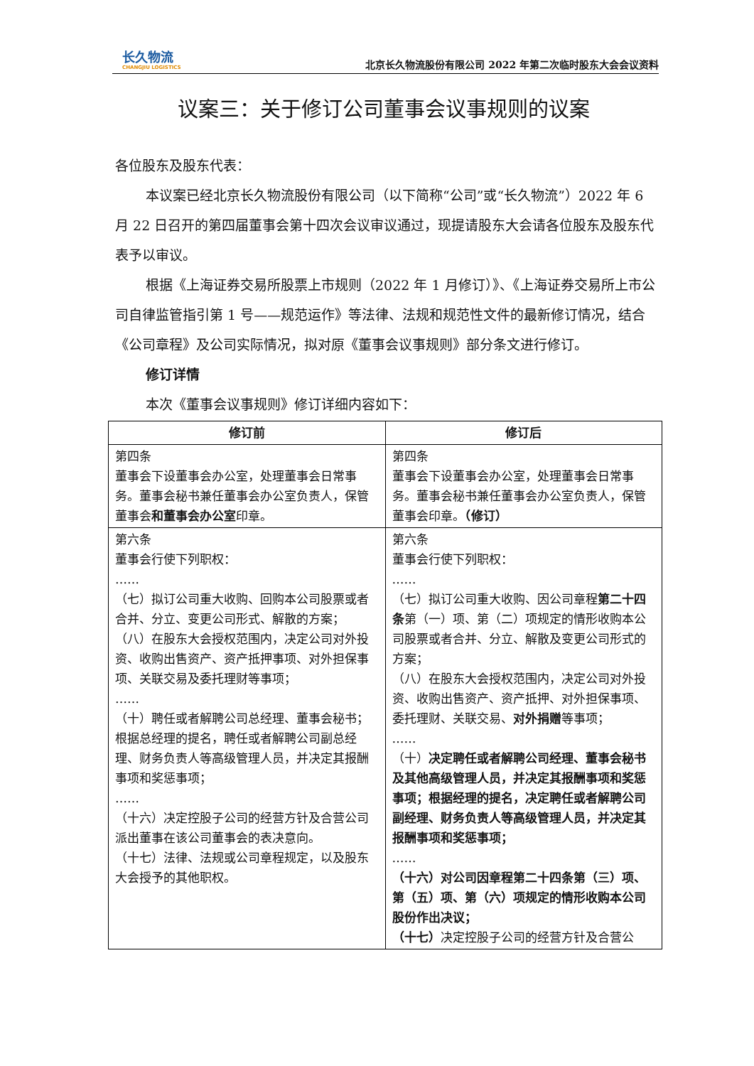长久物流
CHANGJIU LOGISTICS
北京长久物流股份有限公司 2022 年第二次临时股东大会会议资料
议案三：关于修订公司董事会议事规则的议案
各位股东及股东代表：
本议案已经北京长久物流股份有限公司（以下简称“公司”或“长久物流”）2022 年 6 月 22 日召开的第四届董事会第十四次会议审议通过，现提请股东大会请各位股东及股东代表予以审议。
根据《上海证券交易所股票上市规则（2022 年 1 月修订）》、《上海证券交易所上市公司自律监管指引第 1 号——规范运作》等法律、法规和规范性文件的最新修订情况，结合《公司章程》及公司实际情况，拟对原《董事会议事规则》部分条文进行修订。
修订详情
本次《董事会议事规则》修订详细内容如下：
| 修订前 | 修订后 |
| --- | --- |
| 第四条 董事会下设董事会办公室，处理董事会日常事务。董事会秘书兼任董事会办公室负责人，保管董事会 和董事会办公室 印章。 | 第四条 董事会下设董事会办公室，处理董事会日常事务。董事会秘书兼任董事会办公室负责人，保管董事会印章。 （修订） |
| 第六条 董事会行使下列职权： …… （七）拟订公司重大收购、回购本公司股票或者合并、分立、变更公司形式、解散的方案； （八）在股东大会授权范围内，决定公司对外投资、收购出售资产、资产抵押事项、对外担保事项、关联交易及委托理财等事项； …… （十）聘任或者解聘公司总经理、董事会秘书；根据总经理的提名，聘任或者解聘公司副总经理、财务负责人等高级管理人员，并决定其报酬事项和奖惩事项； …… （十六）决定控股子公司的经营方针及合营公司派出董事在该公司董事会的表决意向。 （十七）法律、法规或公司章程规定，以及股东大会授予的其他职权。 | 第六条 董事会行使下列职权： …… （七）拟订公司重大收购、因公司章程 第二十四条 第（一）项、第（二）项规定的情形收购本公司股票或者合并、分立、解散及变更公司形式的方案； （八）在股东大会授权范围内，决定公司对外投资、收购出售资产、资产抵押、对外担保事项、委托理财、关联交易、 对外捐赠 等事项； …… （十） 决定聘任或者解聘公司经理、董事会秘书及其他高级管理人员，并决定其报酬事项和奖惩事项；根据经理的提名，决定聘任或者解聘公司副经理、财务负责人等高级管理人员，并决定其报酬事项和奖惩事项； …… （十六）对公司因章程第二十四条第（三）项、第（五）项、第（六）项规定的情形收购本公司股份作出决议； （十七） 决定控股子公司的经营方针及合营公 |